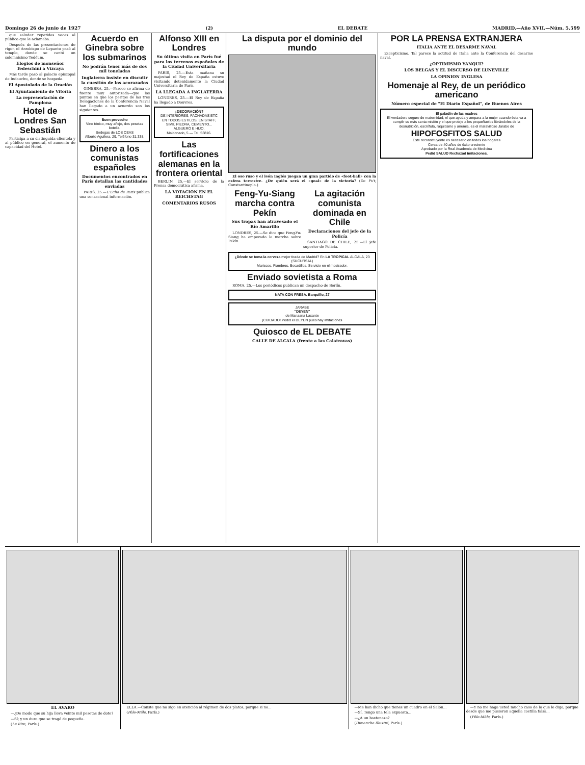Domingo 26 de junio de 1927 (2) EL DEBATE MADRID.—Año XVII.—Núm. 5.599
que saludar repetidas veces al público que le aclamaba.
Después de las presentaciones de rigor, el Arzobispo de Lepanto pasó al templo, donde se cantó un solemnísimo Tedéum.
Elogios de monseñor Tedeschini a Vizcaya
Más tarde pasó al palacio episcopal de Indauchu, donde se hospeda.
El Apostolado de la Oración
El Ayuntamiento de Vitoria
La representación de Pamplona
Hotel de Londres San Sebastián
Participa a su distinguida clientela y al público en general, el aumento de capacidad del Hotel.
Acuerdo en Ginebra sobre los submarinos
No podrán tener más de dos mil toneladas
Inglaterra insiste en discutir la cuestión de los acorazados
GINEBRA, 25.—Parece se afirma de fuente muy autorizada—que los puntos en que los peritos de las tres Delegaciones de la Conferencia Naval han llegado a un acuerdo son los siguientes.
Buen provecho
Vino tónico, muy añejo, dos pesetas botella.
Bodegas de LOS CEAS
Alberto Aguilera, 29. Teléfono 31.338.
Dinero a los comunistas españoles
Documentos encontrados en París detallan las cantidades enviadas
PARIS, 25.—L'Echo de Paris publica una sensacional información.
Alfonso XIII en Londres
Su última visita en París fué para los terrenos españoles de la Ciudad Universitaria
PARIS, 25.—Esta mañana su majestad el Rey de España estuvo visitando detenidamente la Ciudad Universitaria de París.
LA LLEGADA A INGLATERRA
LONDRES, 25.—El Rey de España ha llegado a Douvres.
¿DECORACIÓN?
DE INTERIORES, FACHADAS ETC
EN TODOS ESTILOS, EN STAFF, SIMIL PIEDRA, CEMENTO...
ALGUERÓ E HIJO.
Maldonado, 5 — Tel. 53816.
Las fortificaciones alemanas en la frontera oriental
BERLIN, 25.—El servicio de la Prensa democrática afirma.
LA VOTACION EN EL REICHSTAG
COMENTARIOS RUSOS
La disputa por el dominio del mundo
El oso ruso y el león inglés juegan un gran partido de «foot-ball» con la esfera terrestre. ¿De quién será el «goal» de la victoria? (De Ps't, Constantinopla.)
Feng-Yu-Siang marcha contra Pekín
Sus tropas han atravesado el Río Amarillo
LONDRES, 25.—Se dice que Feng-Yu-Siang ha empezado la marcha sobre Pekín.
La agitación comunista dominada en Chile
Declaraciones del jefe de la Policía
SANTIAGO DE CHILE, 25.—El jefe superior de Policía.
¿Dónde se toma la cerveza mejor tirada de Madrid? En LA TROPICAL ALCALA, 23 (SUCURSAL)
Mariscos, Fiambres, Bocadillos. Servicio en el mostrador.
Enviado sovietista a Roma
ROMA, 25.—Los periódicos publican un despacho de Berlín.
NATA CON FRESA. Barquillo, 27
JARABE
"DEYEN"
de Manzana Laxante
¡CUIDADO! Pedid el DEYEN pues hay imitaciones
Quiosco de EL DEBATE
CALLE DE ALCALA (frente a las Calatravas)
POR LA PRENSA EXTRANJERA
ITALIA ANTE EL DESARME NAVAL
Escepticismo. Tal parece la actitud de Italia ante la Conferencia del desarme naval.
¿OPTIMISMO YANQUI?
LOS BELGAS Y EL DISCURSO DE LUNEVILLE
LA OPINION INGLESA
Homenaje al Rey, de un periódico americano
Número especial de "El Diario Español", de Buenos Aires
El paladín de las madres
El verdadero seguro de maternidad; el que ayuda y ampara a la mujer cuando ésta va a cumplir su más santa misión y el que proteje a los pequeñuelos librándoles de la desnutrición, escrófula, raquitismo y anemia, es el maravilloso Jarabe de
HIPOFOSFITOS SALUD
Este reconstituyente es necesario en todos los hogares
Cerca de 40 años de éxito creciente
Aprobado por la Real Academia de Medicina
Pedid SALUD Rechazad imitaciones.
EL AVARO
—¿De modo que su hija lleva veinte mil pesetas de dote?
—Sí; y un duro que se tragó de pequeña.
(Le Rire, París.)
ELLA.—Conste que no sigo en atención al régimen de dos platos, porque si no...
(Pêle-Mêle, París.)
—Me han dicho que tienes un cuadro en el Salón...
—Sí. Tengo una tela expuesta...
—¿A un bastonazo?
(Dimanche Illustré, París.)
—Y no me haga usted mucho caso de lo que le digo, porque desde que me pusieron aquella costilla falsa...
(Pêle-Mêle, París.)